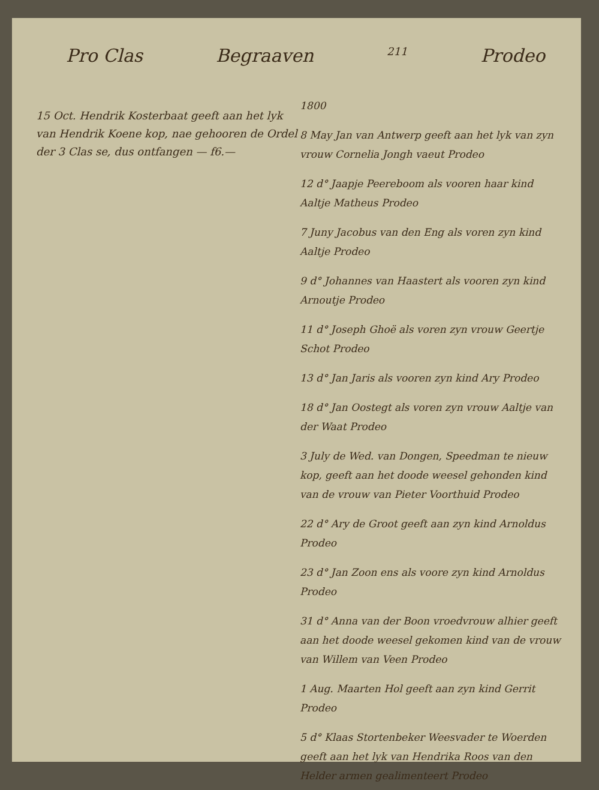Pro Clas Begraaven 211 Prodeo
15 Oct. Hendrik Kosterbaat geeft aan het lyk van Hendrik Koene kop, nae gehooren de Ordel der 3 Clas se, dus ontfangen — f6.—
1800
8 May Jan van Antwerp geeft aan het lyk van zyn vrouw Cornelia Jongh vaeut Prodeo
12 d° Jaapje Peereboom als vooren haar kind Aaltje Matheus Prodeo
7 Juny Jacobus van den Eng als voren zyn kind Aaltje Prodeo
9 d° Johannes van Haastert als vooren zyn kind Arnoutje Prodeo
11 d° Joseph Ghoë als voren zyn vrouw Geertje Schot Prodeo
13 d° Jan Jaris als vooren zyn kind Ary Prodeo
18 d° Jan Oostegt als voren zyn vrouw Aaltje van der Waat Prodeo
3 July de Wed. van Dongen, Speedman te nieuw kop, geeft aan het doode weesel gehonden kind van de vrouw van Pieter Voorthuid Prodeo
22 d° Ary de Groot geeft aan zyn kind Arnoldus Prodeo
23 d° Jan Zoon ens als voore zyn kind Arnoldus Prodeo
31 d° Anna van der Boon vroedvrouw alhier geeft aan het doode weesel gekomen kind van de vrouw van Willem van Veen Prodeo
1 Aug. Maarten Hol geeft aan zyn kind Gerrit Prodeo
5 d° Klaas Stortenbeker Weesvader te Woerden geeft aan het lyk van Hendrika Roos van den Helder armen gealimenteert Prodeo